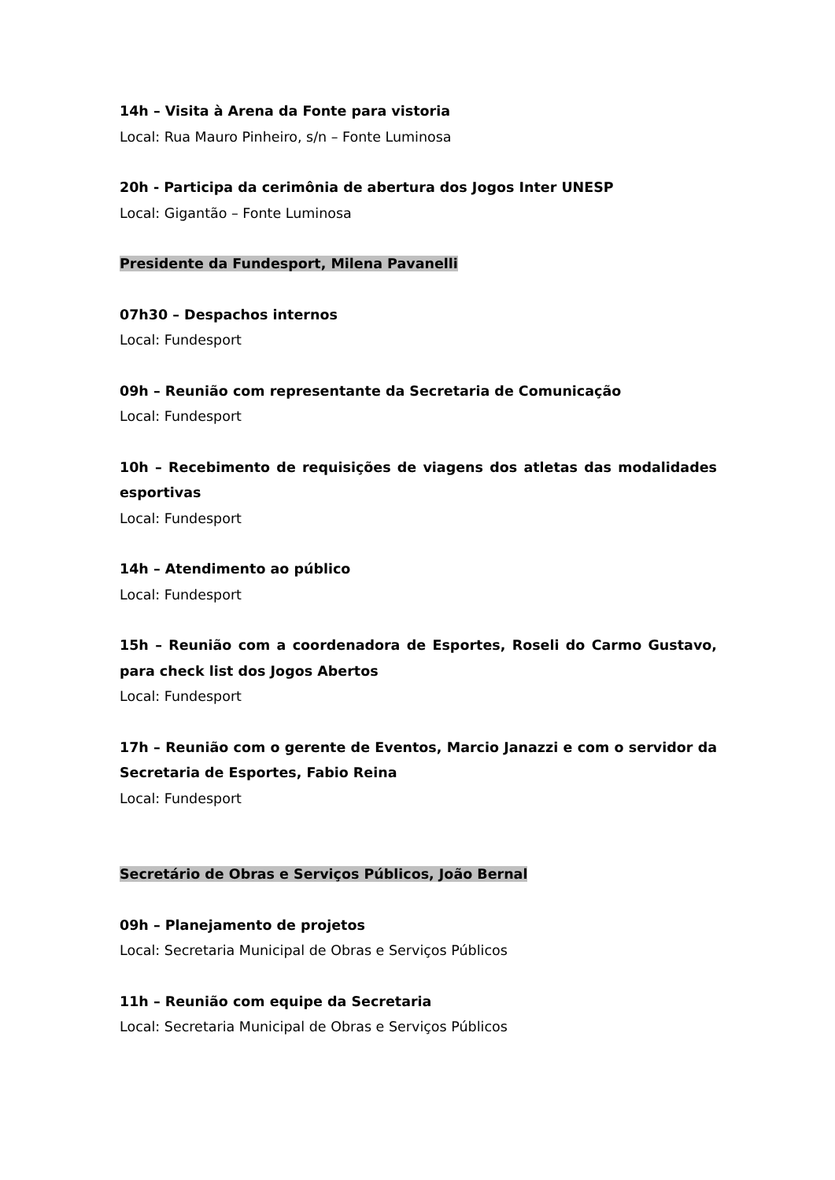14h – Visita à Arena da Fonte para vistoria
Local: Rua Mauro Pinheiro, s/n – Fonte Luminosa
20h - Participa da cerimônia de abertura dos Jogos Inter UNESP
Local: Gigantão – Fonte Luminosa
Presidente da Fundesport, Milena Pavanelli
07h30 – Despachos internos
Local: Fundesport
09h – Reunião com representante da Secretaria de Comunicação
Local: Fundesport
10h – Recebimento de requisições de viagens dos atletas das modalidades esportivas
Local: Fundesport
14h – Atendimento ao público
Local: Fundesport
15h – Reunião com a coordenadora de Esportes, Roseli do Carmo Gustavo, para check list dos Jogos Abertos
Local: Fundesport
17h – Reunião com o gerente de Eventos, Marcio Janazzi e com o servidor da Secretaria de Esportes, Fabio Reina
Local: Fundesport
Secretário de Obras e Serviços Públicos, João Bernal
09h – Planejamento de projetos
Local: Secretaria Municipal de Obras e Serviços Públicos
11h – Reunião com equipe da Secretaria
Local: Secretaria Municipal de Obras e Serviços Públicos